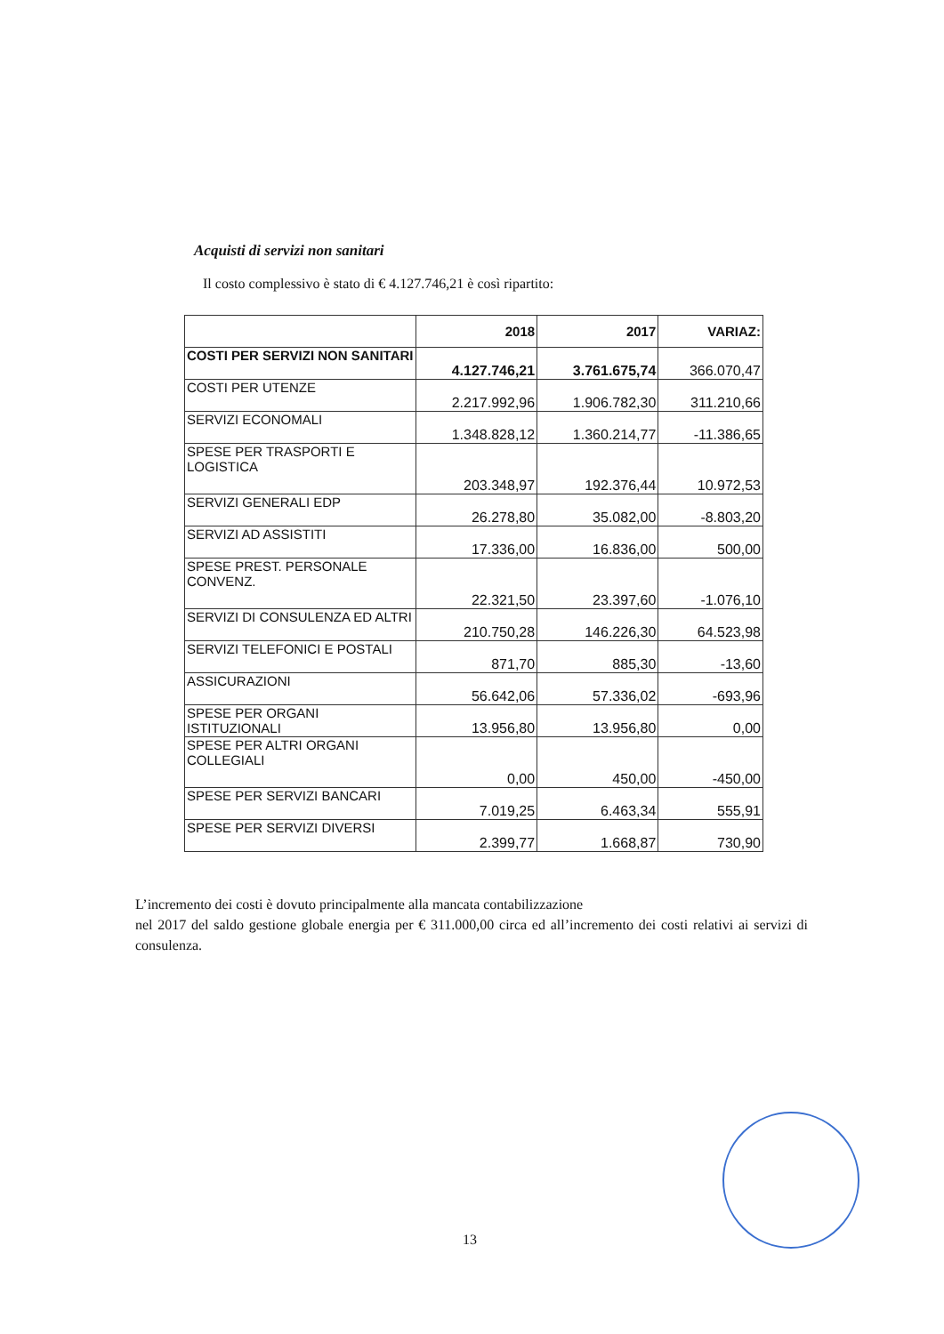Acquisti di servizi non sanitari
Il costo complessivo è stato di € 4.127.746,21 è così ripartito:
| | 2018 | 2017 | VARIAZ: |
| --- | --- | --- | --- |
| COSTI PER SERVIZI NON SANITARI | 4.127.746,21 | 3.761.675,74 | 366.070,47 |
| COSTI PER UTENZE | 2.217.992,96 | 1.906.782,30 | 311.210,66 |
| SERVIZI ECONOMALI | 1.348.828,12 | 1.360.214,77 | -11.386,65 |
| SPESE PER TRASPORTI E LOGISTICA | 203.348,97 | 192.376,44 | 10.972,53 |
| SERVIZI GENERALI EDP | 26.278,80 | 35.082,00 | -8.803,20 |
| SERVIZI AD ASSISTITI | 17.336,00 | 16.836,00 | 500,00 |
| SPESE PREST. PERSONALE CONVENZ. | 22.321,50 | 23.397,60 | -1.076,10 |
| SERVIZI DI CONSULENZA ED ALTRI | 210.750,28 | 146.226,30 | 64.523,98 |
| SERVIZI TELEFONICI E POSTALI | 871,70 | 885,30 | -13,60 |
| ASSICURAZIONI | 56.642,06 | 57.336,02 | -693,96 |
| SPESE PER ORGANI ISTITUZIONALI | 13.956,80 | 13.956,80 | 0,00 |
| SPESE PER ALTRI ORGANI COLLEGIALI | 0,00 | 450,00 | -450,00 |
| SPESE PER SERVIZI BANCARI | 7.019,25 | 6.463,34 | 555,91 |
| SPESE PER SERVIZI DIVERSI | 2.399,77 | 1.668,87 | 730,90 |
L’incremento dei costi è dovuto principalmente alla mancata contabilizzazione
nel 2017 del saldo gestione globale energia per € 311.000,00 circa ed all’incremento dei costi relativi ai servizi di consulenza.
13